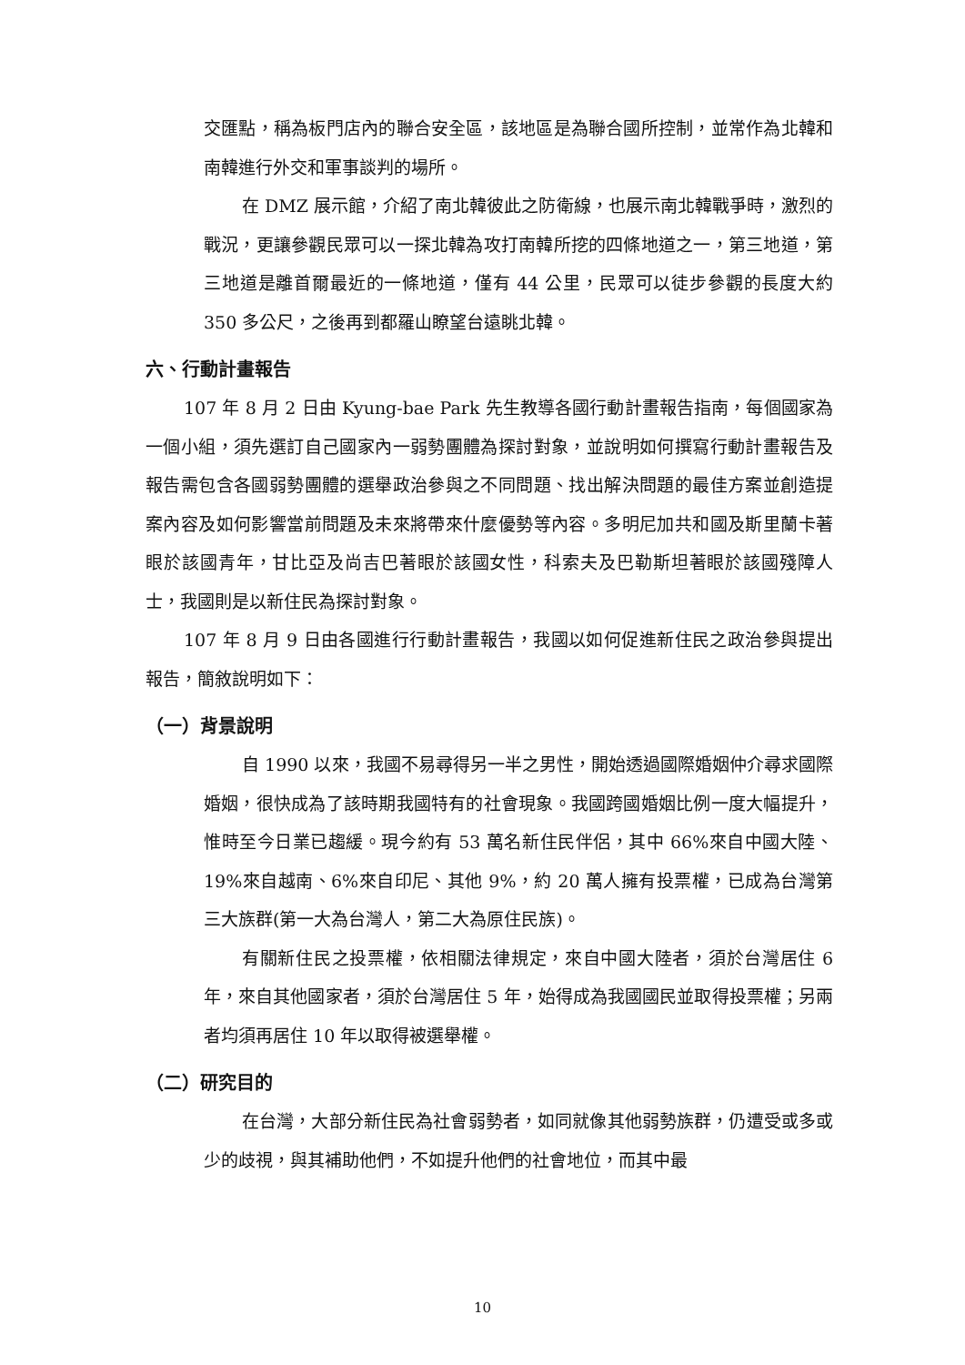交匯點，稱為板門店內的聯合安全區，該地區是為聯合國所控制，並常作為北韓和南韓進行外交和軍事談判的場所。
在 DMZ 展示館，介紹了南北韓彼此之防衛線，也展示南北韓戰爭時，激烈的戰況，更讓參觀民眾可以一探北韓為攻打南韓所挖的四條地道之一，第三地道，第三地道是離首爾最近的一條地道，僅有 44 公里，民眾可以徒步參觀的長度大約 350 多公尺，之後再到都羅山瞭望台遠眺北韓。
六、行動計畫報告
107 年 8 月 2 日由 Kyung-bae Park 先生教導各國行動計畫報告指南，每個國家為一個小組，須先選訂自己國家內一弱勢團體為探討對象，並說明如何撰寫行動計畫報告及報告需包含各國弱勢團體的選舉政治參與之不同問題、找出解決問題的最佳方案並創造提案內容及如何影響當前問題及未來將帶來什麼優勢等內容。多明尼加共和國及斯里蘭卡著眼於該國青年，甘比亞及尚吉巴著眼於該國女性，科索夫及巴勒斯坦著眼於該國殘障人士，我國則是以新住民為探討對象。
107 年 8 月 9 日由各國進行行動計畫報告，我國以如何促進新住民之政治參與提出報告，簡敘說明如下：
（一）背景說明
自 1990 以來，我國不易尋得另一半之男性，開始透過國際婚姻仲介尋求國際婚姻，很快成為了該時期我國特有的社會現象。我國跨國婚姻比例一度大幅提升，惟時至今日業已趨緩。現今約有 53 萬名新住民伴侶，其中 66%來自中國大陸、19%來自越南、6%來自印尼、其他 9%，約 20 萬人擁有投票權，已成為台灣第三大族群(第一大為台灣人，第二大為原住民族)。
有關新住民之投票權，依相關法律規定，來自中國大陸者，須於台灣居住 6 年，來自其他國家者，須於台灣居住 5 年，始得成為我國國民並取得投票權；另兩者均須再居住 10 年以取得被選舉權。
（二）研究目的
在台灣，大部分新住民為社會弱勢者，如同就像其他弱勢族群，仍遭受或多或少的歧視，與其補助他們，不如提升他們的社會地位，而其中最
10